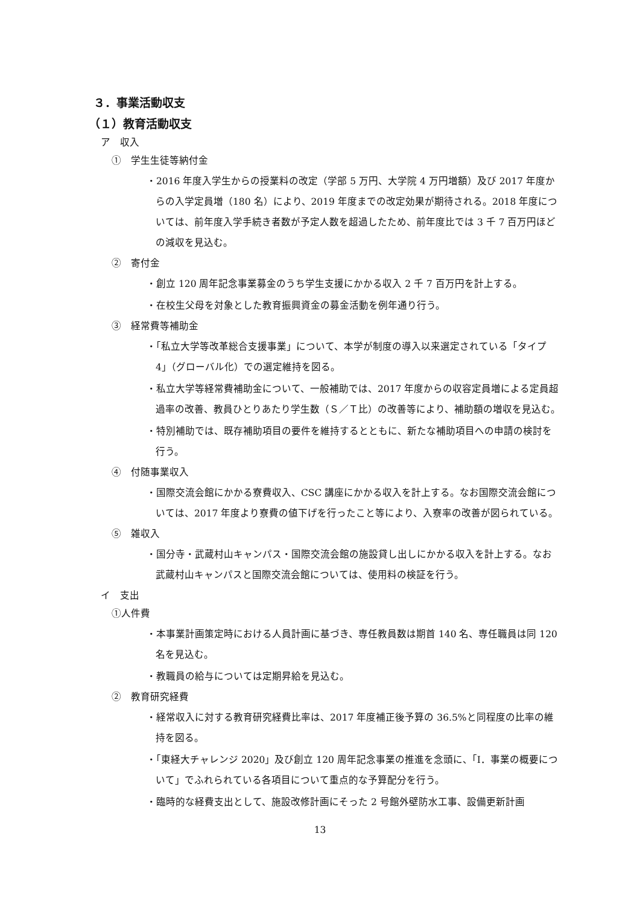３．事業活動収支
（１）教育活動収支
ア　収入
①　学生生徒等納付金
・2016 年度入学生からの授業料の改定（学部 5 万円、大学院 4 万円増額）及び 2017 年度からの入学定員増（180 名）により、2019 年度までの改定効果が期待される。2018 年度については、前年度入学手続き者数が予定人数を超過したため、前年度比では 3 千 7 百万円ほどの減収を見込む。
②　寄付金
・創立 120 周年記念事業募金のうち学生支援にかかる収入 2 千 7 百万円を計上する。
・在校生父母を対象とした教育振興資金の募金活動を例年通り行う。
③　経常費等補助金
・「私立大学等改革総合支援事業」について、本学が制度の導入以来選定されている「タイプ 4」（グローバル化）での選定維持を図る。
・私立大学等経常費補助金について、一般補助では、2017 年度からの収容定員増による定員超過率の改善、教員ひとりあたり学生数（Ｓ／Ｔ比）の改善等により、補助額の増収を見込む。
・特別補助では、既存補助項目の要件を維持するとともに、新たな補助項目への申請の検討を行う。
④　付随事業収入
・国際交流会館にかかる寮費収入、CSC 講座にかかる収入を計上する。なお国際交流会館については、2017 年度より寮費の値下げを行ったこと等により、入寮率の改善が図られている。
⑤　雑収入
・国分寺・武蔵村山キャンパス・国際交流会館の施設貸し出しにかかる収入を計上する。なお武蔵村山キャンパスと国際交流会館については、使用料の検証を行う。
イ　支出
①人件費
・本事業計画策定時における人員計画に基づき、専任教員数は期首 140 名、専任職員は同 120 名を見込む。
・教職員の給与については定期昇給を見込む。
②　教育研究経費
・経常収入に対する教育研究経費比率は、2017 年度補正後予算の 36.5%と同程度の比率の維持を図る。
・「東経大チャレンジ 2020」及び創立 120 周年記念事業の推進を念頭に、「Ⅰ．事業の概要について」でふれられている各項目について重点的な予算配分を行う。
・臨時的な経費支出として、施設改修計画にそった 2 号館外壁防水工事、設備更新計画
13